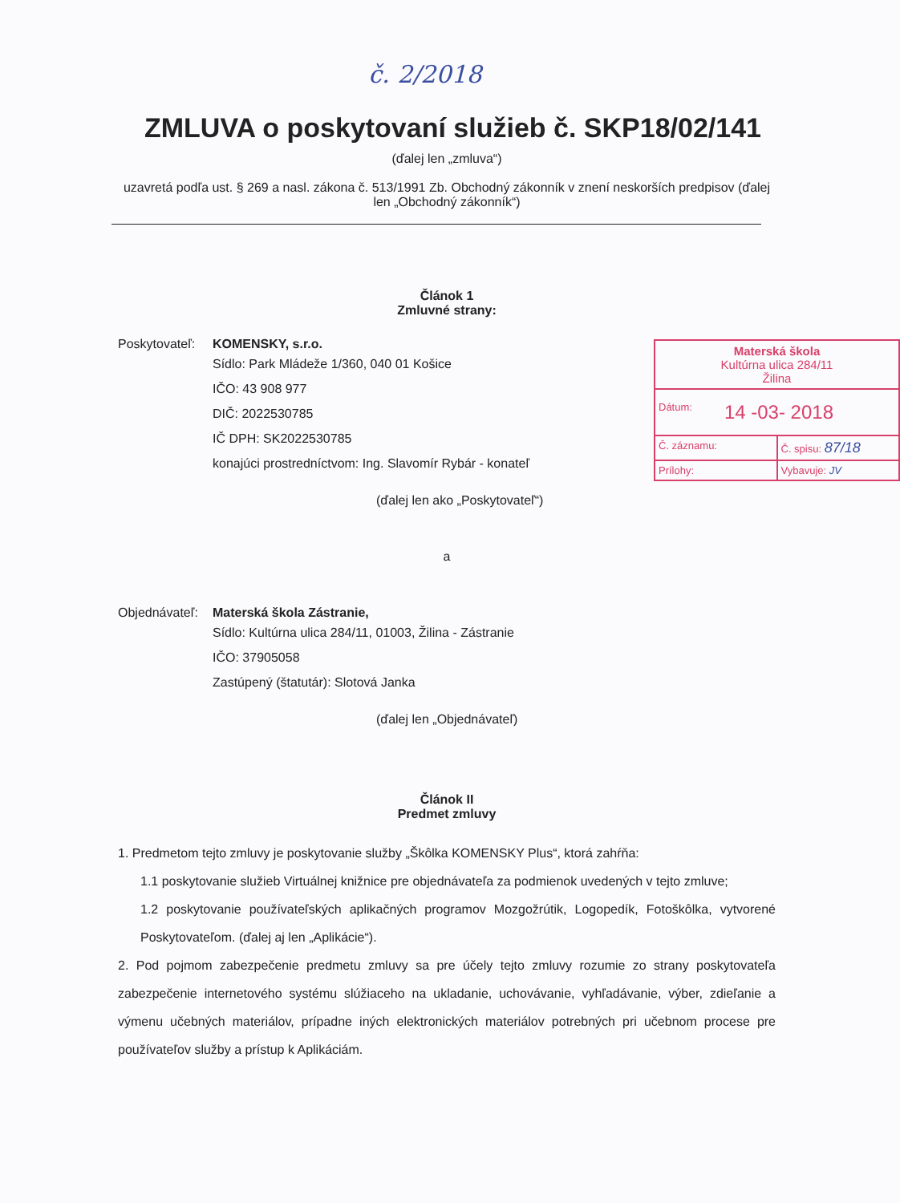č. 2/2018
ZMLUVA o poskytovaní služieb č. SKP18/02/141
(ďalej len „zmluva“)
uzavretá podľa ust. § 269 a nasl. zákona č. 513/1991 Zb. Obchodný zákonník v znení neskorších predpisov (ďalej len „Obchodný zákonník“)
Materská škola
Kultúrna ulica 284/11
Žilina
Dátum: 14 -03- 2018
Č. záznamu: Č. spisu: 87/18
Prílohy: Vybavuje: JV
Článok 1
Zmluvné strany:
Poskytovateľ:
KOMENSKY, s.r.o.
Sídlo: Park Mládeže 1/360, 040 01 Košice
IČO: 43 908 977
DIČ: 2022530785
IČ DPH: SK2022530785
konajúci prostredníctvom: Ing. Slavomír Rybár - konateľ
(ďalej len ako „Poskytovateľ“)
a
Objednávateľ:
Materská škola Zástranie,
Sídlo: Kultúrna ulica 284/11, 01003, Žilina - Zástranie
IČO: 37905058
Zastúpený (štatutár): Slotová Janka
(ďalej len „Objednávateľ)
Článok II
Predmet zmluvy
1. Predmetom tejto zmluvy je poskytovanie služby „Škôlka KOMENSKY Plus“, ktorá zahŕňa:
1.1 poskytovanie služieb Virtuálnej knižnice pre objednávateľa za podmienok uvedených v tejto zmluve;
1.2 poskytovanie používateľských aplikačných programov Mozgožrútik, Logopedík, Fotoškôlka, vytvorené Poskytovateľom. (ďalej aj len „Aplikácie“).
2. Pod pojmom zabezpečenie predmetu zmluvy sa pre účely tejto zmluvy rozumie zo strany poskytovateľa zabezpečenie internetového systému slúžiaceho na ukladanie, uchovávanie, vyhľadávanie, výber, zdieľanie a výmenu učebných materiálov, prípadne iných elektronických materiálov potrebných pri učebnom procese pre používateľov služby a prístup k Aplikáciám.